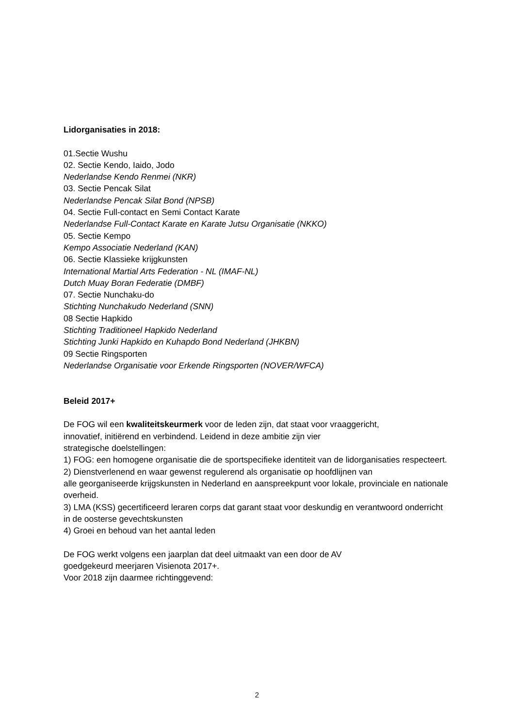Lidorganisaties in 2018:
01.Sectie Wushu
02. Sectie Kendo, Iaido, Jodo
Nederlandse Kendo Renmei (NKR)
03. Sectie Pencak Silat
Nederlandse Pencak Silat Bond (NPSB)
04. Sectie Full-contact en Semi Contact Karate
Nederlandse Full-Contact Karate en Karate Jutsu Organisatie (NKKO)
05. Sectie Kempo
Kempo Associatie Nederland (KAN)
06. Sectie Klassieke krijgkunsten
International Martial Arts Federation - NL (IMAF-NL)
Dutch Muay Boran Federatie (DMBF)
07. Sectie Nunchaku-do
Stichting Nunchakudo Nederland (SNN)
08 Sectie Hapkido
Stichting Traditioneel Hapkido Nederland
Stichting Junki Hapkido en Kuhapdo Bond Nederland (JHKBN)
09 Sectie Ringsporten
Nederlandse Organisatie voor Erkende Ringsporten (NOVER/WFCA)
Beleid 2017+
De FOG wil een kwaliteitskeurmerk voor de leden zijn, dat staat voor vraaggericht,
innovatief, initiërend en verbindend. Leidend in deze ambitie zijn vier
strategische doelstellingen:
1) FOG: een homogene organisatie die de sportspecifieke identiteit van de lidorganisaties respecteert.
2) Dienstverlenend en waar gewenst regulerend als organisatie op hoofdlijnen van
alle georganiseerde krijgskunsten in Nederland en aanspreekpunt voor lokale, provinciale en nationale overheid.
3) LMA (KSS) gecertificeerd leraren corps dat garant staat voor deskundig en verantwoord onderricht in de oosterse gevechtskunsten
4) Groei en behoud van het aantal leden
De FOG werkt volgens een jaarplan dat deel uitmaakt van een door de AV
goedgekeurd meerjaren Visienota 2017+.
Voor 2018 zijn daarmee richtinggevend:
2